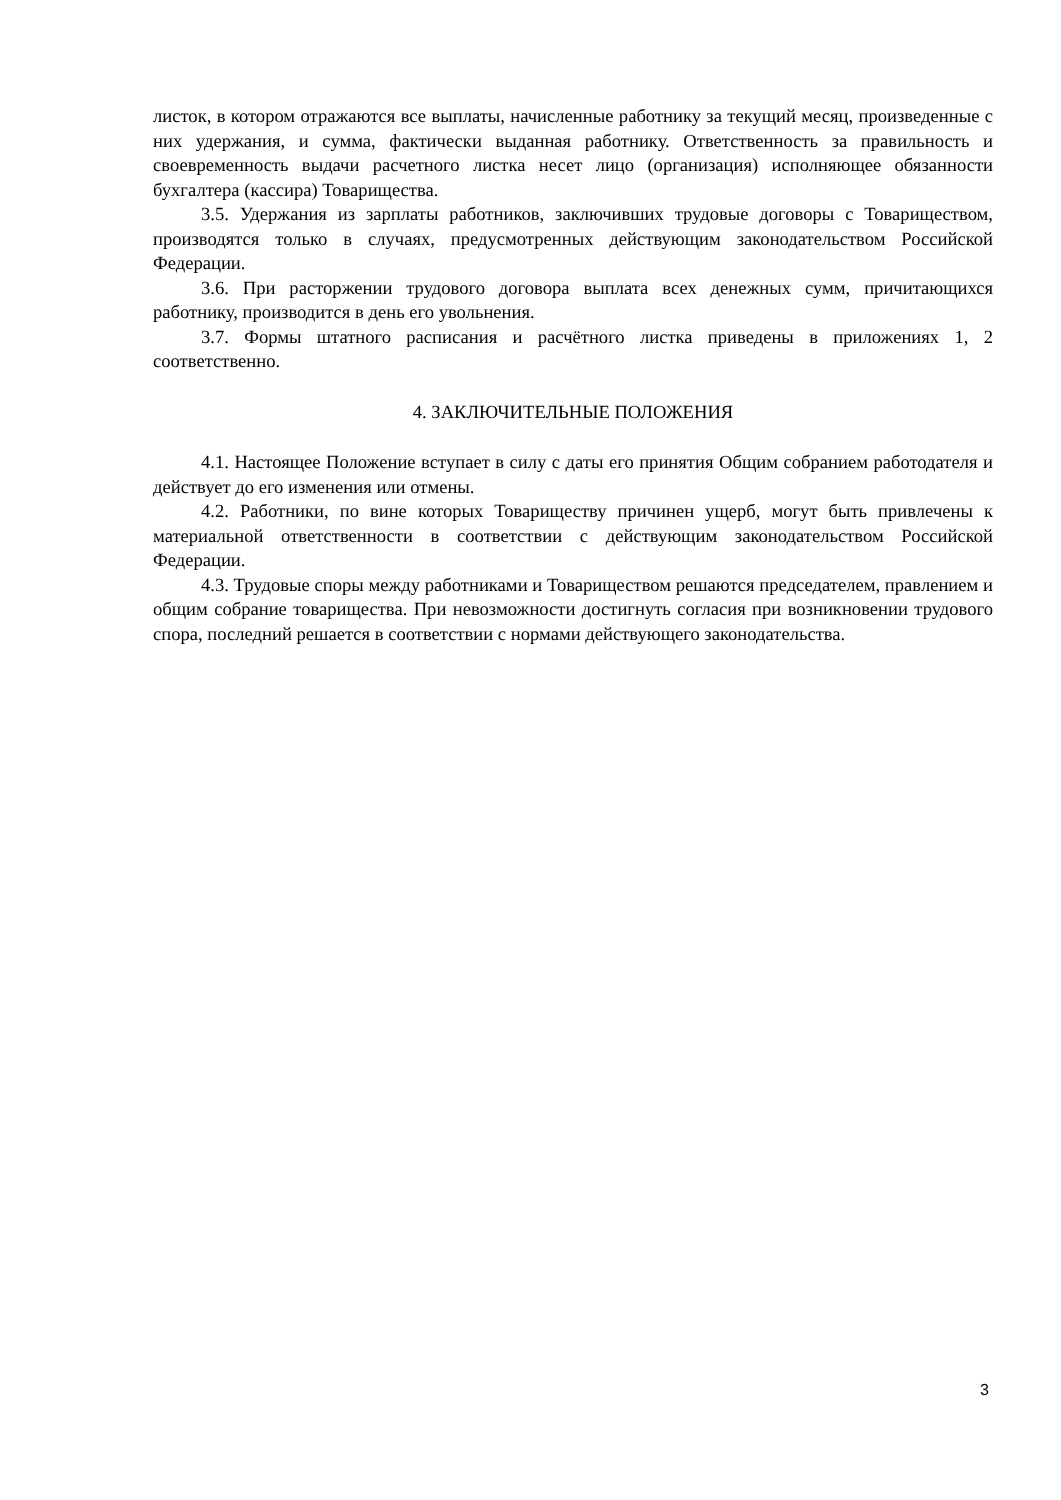листок, в котором отражаются все выплаты, начисленные работнику за текущий месяц, произведенные с них удержания, и сумма, фактически выданная работнику. Ответственность за правильность и своевременность выдачи расчетного листка несет лицо (организация) исполняющее обязанности бухгалтера (кассира) Товарищества.
3.5. Удержания из зарплаты работников, заключивших трудовые договоры с Товариществом, производятся только в случаях, предусмотренных действующим законодательством Российской Федерации.
3.6. При расторжении трудового договора выплата всех денежных сумм, причитающихся работнику, производится в день его увольнения.
3.7. Формы штатного расписания и расчётного листка приведены в приложениях 1, 2 соответственно.
4. ЗАКЛЮЧИТЕЛЬНЫЕ ПОЛОЖЕНИЯ
4.1. Настоящее Положение вступает в силу с даты его принятия Общим собранием работодателя и действует до его изменения или отмены.
4.2. Работники, по вине которых Товариществу причинен ущерб, могут быть привлечены к материальной ответственности в соответствии с действующим законодательством Российской Федерации.
4.3. Трудовые споры между работниками и Товариществом решаются председателем, правлением и общим собрание товарищества. При невозможности достигнуть согласия при возникновении трудового спора, последний решается в соответствии с нормами действующего законодательства.
3